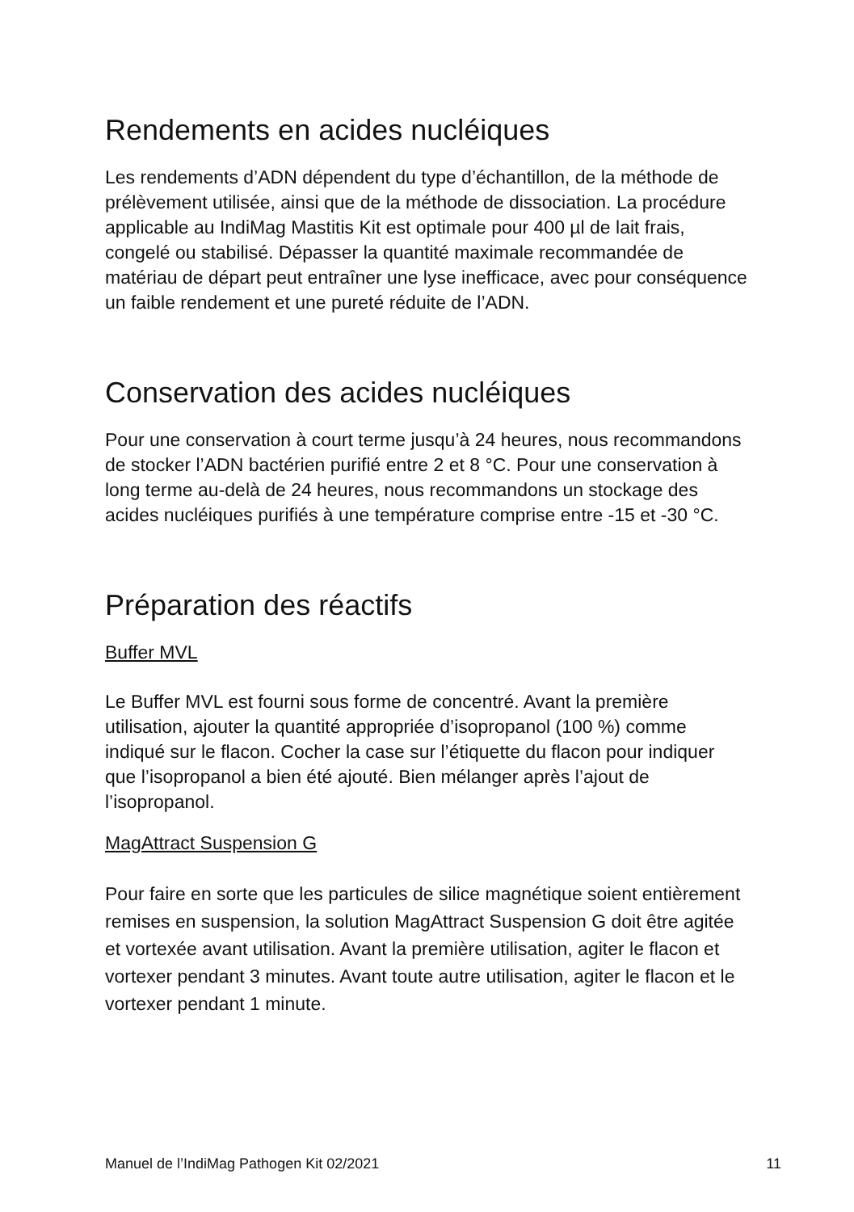Rendements en acides nucléiques
Les rendements d’ADN dépendent du type d’échantillon, de la méthode de prélèvement utilisée, ainsi que de la méthode de dissociation. La procédure applicable au IndiMag Mastitis Kit est optimale pour 400 µl de lait frais, congelé ou stabilisé. Dépasser la quantité maximale recommandée de matériau de départ peut entraîner une lyse inefficace, avec pour conséquence un faible rendement et une pureté réduite de l’ADN.
Conservation des acides nucléiques
Pour une conservation à court terme jusqu’à 24 heures, nous recommandons de stocker l’ADN bactérien purifié entre 2 et 8 °C. Pour une conservation à long terme au-delà de 24 heures, nous recommandons un stockage des acides nucléiques purifiés à une température comprise entre -15 et -30 °C.
Préparation des réactifs
Buffer MVL
Le Buffer MVL est fourni sous forme de concentré. Avant la première utilisation, ajouter la quantité appropriée d’isopropanol (100 %) comme indiqué sur le flacon. Cocher la case sur l’étiquette du flacon pour indiquer que l’isopropanol a bien été ajouté. Bien mélanger après l’ajout de l’isopropanol.
MagAttract Suspension G
Pour faire en sorte que les particules de silice magnétique soient entièrement remises en suspension, la solution MagAttract Suspension G doit être agitée et vortexée avant utilisation. Avant la première utilisation, agiter le flacon et vortexer pendant 3 minutes. Avant toute autre utilisation, agiter le flacon et le vortexer pendant 1 minute.
Manuel de l’IndiMag Pathogen Kit 02/2021 11